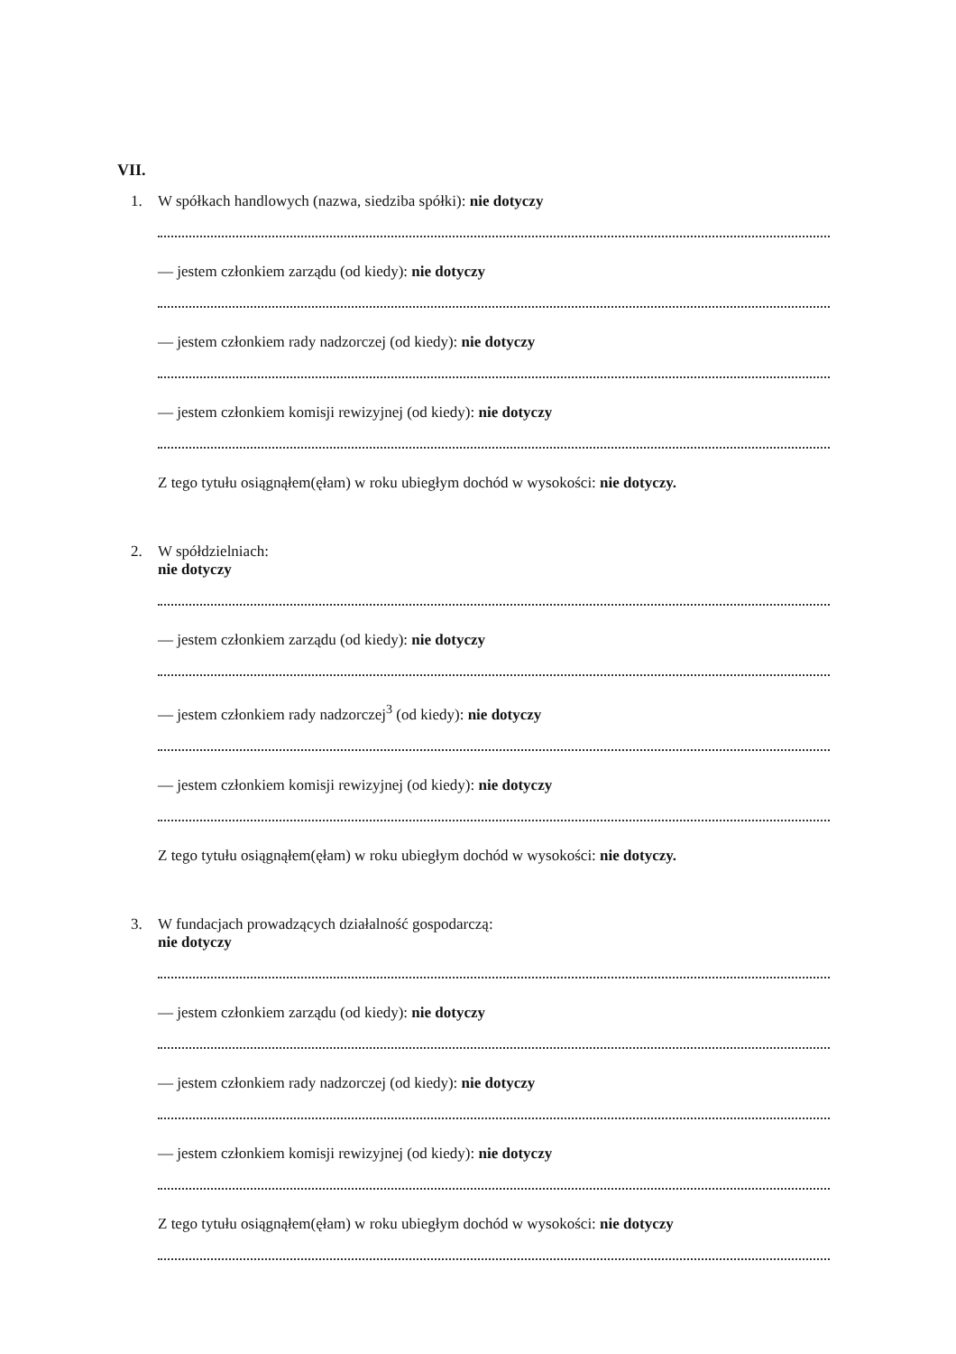VII.
1. W spółkach handlowych (nazwa, siedziba spółki): nie dotyczy
— jestem członkiem zarządu (od kiedy): nie dotyczy
— jestem członkiem rady nadzorczej (od kiedy): nie dotyczy
— jestem członkiem komisji rewizyjnej (od kiedy): nie dotyczy
Z tego tytułu osiągnąłem(ęłam) w roku ubiegłym dochód w wysokości: nie dotyczy.
2. W spółdzielniach:
nie dotyczy
— jestem członkiem zarządu (od kiedy): nie dotyczy
— jestem członkiem rady nadzorczej<sup>3</sup> (od kiedy): nie dotyczy
— jestem członkiem komisji rewizyjnej (od kiedy): nie dotyczy
Z tego tytułu osiągnąłem(ęłam) w roku ubiegłym dochód w wysokości: nie dotyczy.
3. W fundacjach prowadzących działalność gospodarczą:
nie dotyczy
— jestem członkiem zarządu (od kiedy): nie dotyczy
— jestem członkiem rady nadzorczej (od kiedy): nie dotyczy
— jestem członkiem komisji rewizyjnej (od kiedy): nie dotyczy
Z tego tytułu osiągnąłem(ęłam) w roku ubiegłym dochód w wysokości: nie dotyczy